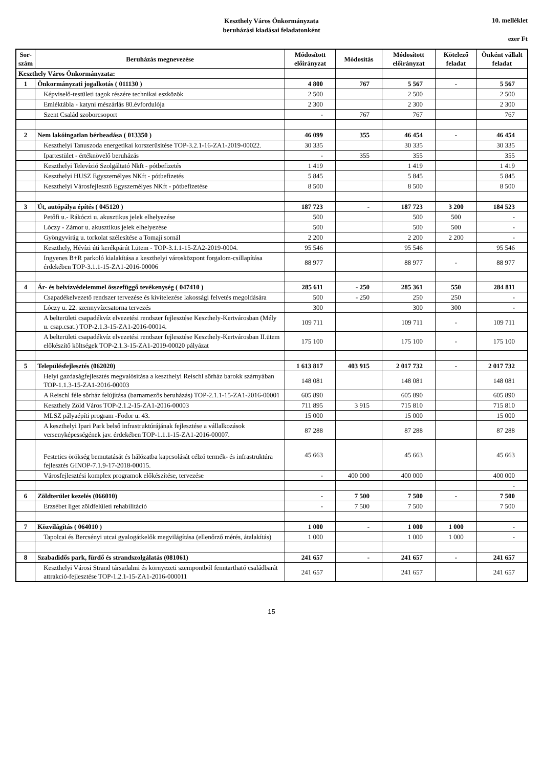Keszthely Város Önkormányzata
beruházási kiadásai feladatonként
10. melléklet
ezer Ft
| Sor-szám | Beruházás megnevezése | Módosított előirányzat | Módosítás | Módosított előirányzat | Kötelező feladat | Önként vállalt feladat |
| --- | --- | --- | --- | --- | --- | --- |
| Keszthely Város Önkormányzata: | | | | | | |
| 1 | Önkormányzati jogalkotás ( 011130 ) | 4 800 | 767 | 5 567 | - | 5 567 |
| | Képviselő-testületi tagok részére technikai eszközök | 2 500 | | 2 500 | | 2 500 |
| | Emléktábla - katyni mészárlás 80.évfordulója | 2 300 | | 2 300 | | 2 300 |
| | Szent Család szoborcsoport | - | 767 | 767 | | 767 |
| 2 | Nem lakóingatlan bérbeadása ( 013350 ) | 46 099 | 355 | 46 454 | - | 46 454 |
| | Keszthelyi Tanuszoda energetikai korszerűsítése TOP-3.2.1-16-ZA1-2019-00022. | 30 335 | | 30 335 | | 30 335 |
| | Ipartestület - értéknövelő beruházás | - | 355 | 355 | | 355 |
| | Keszthelyi Televízió Szolgáltató Nkft - pótbefizetés | 1 419 | | 1 419 | | 1 419 |
| | Keszthelyi HUSZ Egyszemélyes NKft - pótbefizetés | 5 845 | | 5 845 | | 5 845 |
| | Keszthelyi Városfejlesztő Egyszemélyes NKft - pótbefizetése | 8 500 | | 8 500 | | 8 500 |
| 3 | Út, autópálya építés ( 045120 ) | 187 723 | - | 187 723 | 3 200 | 184 523 |
| | Petőfi u.- Rákóczi u. akusztikus jelek elhelyezése | 500 | | 500 | 500 | - |
| | Lóczy - Zámor u. akusztikus jelek elhelyezése | 500 | | 500 | 500 | - |
| | Gyöngyvirág u. torkolat szélesítése a Tomaji sornál | 2 200 | | 2 200 | 2 200 | - |
| | Keszthely, Hévízi úti kerékpárút I.ütem - TOP-3.1.1-15-ZA2-2019-0004. | 95 546 | | 95 546 | | 95 546 |
| | Ingyenes B+R parkoló kialakítása a keszthelyi városközpont forgalom-csillapítása érdekében TOP-3.1.1-15-ZA1-2016-00006 | 88 977 | | 88 977 | - | 88 977 |
| 4 | Ár- és belvízvédelemmel összefüggő tevékenység ( 047410 ) | 285 611 | - 250 | 285 361 | 550 | 284 811 |
| | Csapadékelvezető rendszer tervezése és kivitelezése lakossági felvetés megoldására | 500 | - 250 | 250 | 250 | - |
| | Lóczy u. 22. szennyvízcsatorna tervezés | 300 | | 300 | 300 | - |
| | A belterületi csapadékvíz elvezetési rendszer fejlesztése Keszthely-Kertvárosban (Mély u. csap.csat.) TOP-2.1.3-15-ZA1-2016-00014. | 109 711 | | 109 711 | - | 109 711 |
| | A belterületi csapadékvíz elvezetési rendszer fejlesztése Keszthely-Kertvárosban II.ütem előkészítő költségek TOP-2.1.3-15-ZA1-2019-00020 pályázat | 175 100 | | 175 100 | - | 175 100 |
| 5 | Településfejlesztés (062020) | 1 613 817 | 403 915 | 2 017 732 | - | 2 017 732 |
| | Helyi gazdaságfejlesztés megvalósítása a keszthelyi Reischl sörház barokk szárnyában TOP-1.1.3-15-ZA1-2016-00003 | 148 081 | | 148 081 | | 148 081 |
| | A Reischl féle sörház felújítása (barnamezős beruházás) TOP-2.1.1-15-ZA1-2016-00001 | 605 890 | | 605 890 | | 605 890 |
| | Keszthely Zöld Város TOP-2.1.2-15-ZA1-2016-00003 | 711 895 | 3 915 | 715 810 | | 715 810 |
| | MLSZ pályaépíti program -Fodor u. 43. | 15 000 | | 15 000 | | 15 000 |
| | A keszthelyi Ipari Park belső infrastruktúrájának fejlesztése a vállalkozások versenyképességének jav. érdekében TOP-1.1.1-15-ZA1-2016-00007. | 87 288 | | 87 288 | | 87 288 |
| | Festetics örökség bemutatását és hálózatba kapcsolását célzó termék- és infrastruktúra fejlesztés GINOP-7.1.9-17-2018-00015. | 45 663 | | 45 663 | | 45 663 |
| | Városfejlesztési komplex programok előkészítése, tervezése | - | 400 000 | 400 000 | | 400 000 |
| | | | | | | - |
| 6 | Zöldterület kezelés (066010) | - | 7 500 | 7 500 | - | 7 500 |
| | Erzsébet liget zöldfelületi rehabilitáció | - | 7 500 | 7 500 | | 7 500 |
| 7 | Közvilágítás ( 064010 ) | 1 000 | - | 1 000 | 1 000 | - |
| | Tapolcai és Bercsényi utcai gyalogátkelők megvilágítása (ellenőrző mérés, átalakítás) | 1 000 | | 1 000 | 1 000 | - |
| 8 | Szabadidős park, fürdő és strandszolgálatás (081061) | 241 657 | - | 241 657 | - | 241 657 |
| | Keszthelyi Városi Strand társadalmi és környezeti szempontból fenntartható családbarát attrakció-fejlesztése TOP-1.2.1-15-ZA1-2016-000011 | 241 657 | | 241 657 | | 241 657 |
15